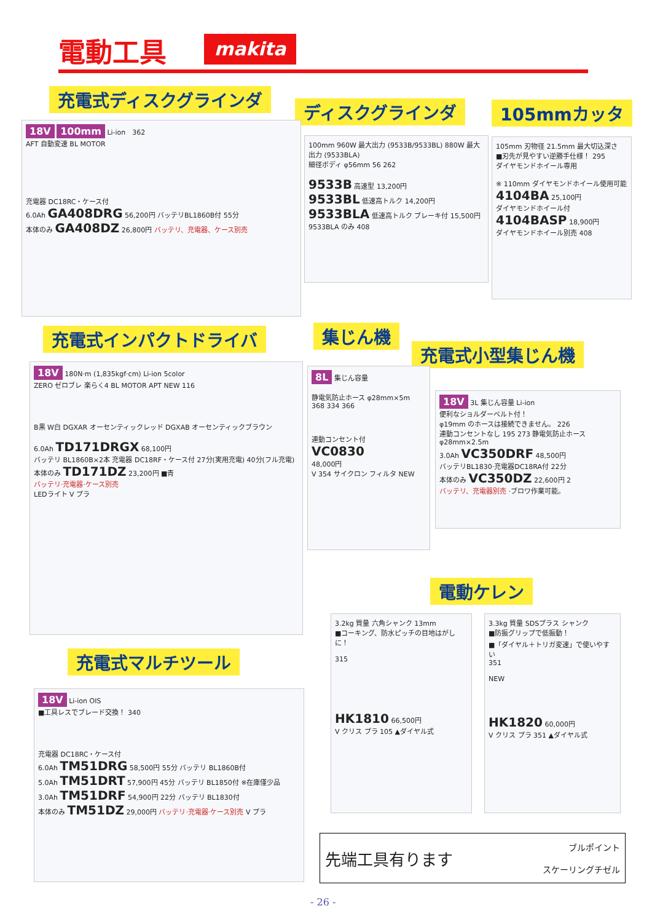電動工具 makita
充電式ディスクグラインダ
ディスクグラインダ 105mmカッタ
18V 100mm Li-ion　362
AFT 自動変速 BL MOTOR
充電器 DC18RC・ケース付
6.0Ah GA408DRG 56,200円 バッテリBL1860B付 55分
本体のみ GA408DZ 26,800円 バッテリ、充電器、ケース別売
100mm 960W 最大出力 (9533B/9533BL) 880W 最大出力 (9533BLA)
細径ボディ φ56mm 56 262
9533B 高速型 13,200円
9533BL 低速高トルク 14,200円
9533BLA 低速高トルク ブレーキ付 15,500円
9533BLA のみ 408
105mm 刃物径 21.5mm 最大切込深さ
■刃先が見やすい逆勝手仕様！ 295
ダイヤモンドホイール専用
※ 110mm ダイヤモンドホイール使用可能
4104BA 25,100円
ダイヤモンドホイール付
4104BASP 18,900円
ダイヤモンドホイール別売 408
充電式インパクトドライバ 集じん機
充電式小型集じん機
18V 180N·m (1,835kgf·cm) Li-ion 5color
ZERO ゼロブレ 楽らく4 BL MOTOR APT NEW 116
B黒 W白 DGXAR オーセンティックレッド DGXAB オーセンティックブラウン
6.0Ah TD171DRGX 68,100円
バッテリ BL1860B×2本 充電器 DC18RF・ケース付 27分(実用充電) 40分(フル充電)
本体のみ TD171DZ 23,200円 ■青
バッテリ·充電器·ケース別売
LEDライト V プラ
8L 集じん容量
静電気防止ホース φ28mm×5m
368 334 366
連動コンセント付
VC0830
48,000円
V 354 サイクロン フィルタ NEW
18V 3L 集じん容量 Li-ion
便利なショルダーベルト付！
φ19mm のホースは接続できません。 226
連動コンセントなし 195 273 静電気防止ホース φ28mm×2.5m
3.0Ah VC350DRF 48,500円
バッテリBL1830·充電器DC18RA付 22分
本体のみ VC350DZ 22,600円 2
バッテリ、充電器別売 ·ブロワ作業可能。
電動ケレン
充電式マルチツール
3.2kg 質量 六角シャンク 13mm
■コーキング、防水ピッチの目地はがしに！
315
HK1810 66,500円
V クリス プラ 105 ▲ダイヤル式
3.3kg 質量 SDSプラス シャンク
■防振グリップで低振動！
■「ダイヤル＋トリガ変速」で使いやすい
351
NEW
HK1820 60,000円
V クリス プラ 351 ▲ダイヤル式
18V Li-ion OIS
■工具レスでブレード交換！ 340
充電器 DC18RC・ケース付
6.0Ah TM51DRG 58,500円 55分 バッテリ BL1860B付
5.0Ah TM51DRT 57,900円 45分 バッテリ BL1850付 ※在庫僅少品
3.0Ah TM51DRF 54,900円 22分 バッテリ BL1830付
本体のみ TM51DZ 29,000円 バッテリ·充電器·ケース別売 V プラ
先端工具有ります ブルポイント
スケーリングチゼル
- 26 -